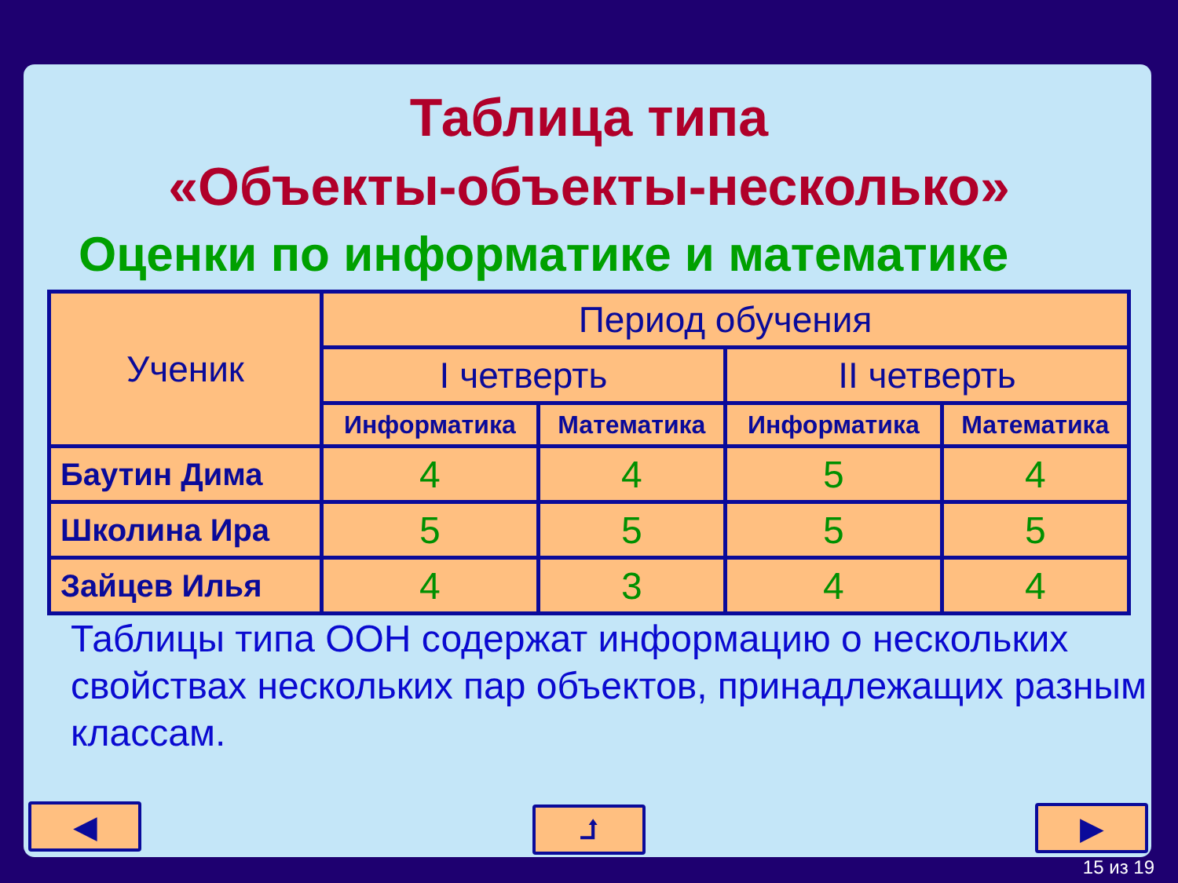Таблица типа
«Объекты-объекты-несколько»
Оценки по информатике и математике
| Ученик | Период обучения | | | |
| --- | --- | --- | --- | --- |
| | I четверть | | II четверть | |
| | Информатика | Математика | Информатика | Математика |
| Баутин Дима | 4 | 4 | 5 | 4 |
| Школина Ира | 5 | 5 | 5 | 5 |
| Зайцев Илья | 4 | 3 | 4 | 4 |
Таблицы типа ООН содержат информацию о нескольких свойствах нескольких пар объектов, принадлежащих разным классам.
◀ ⮥ ▶
15 из 19